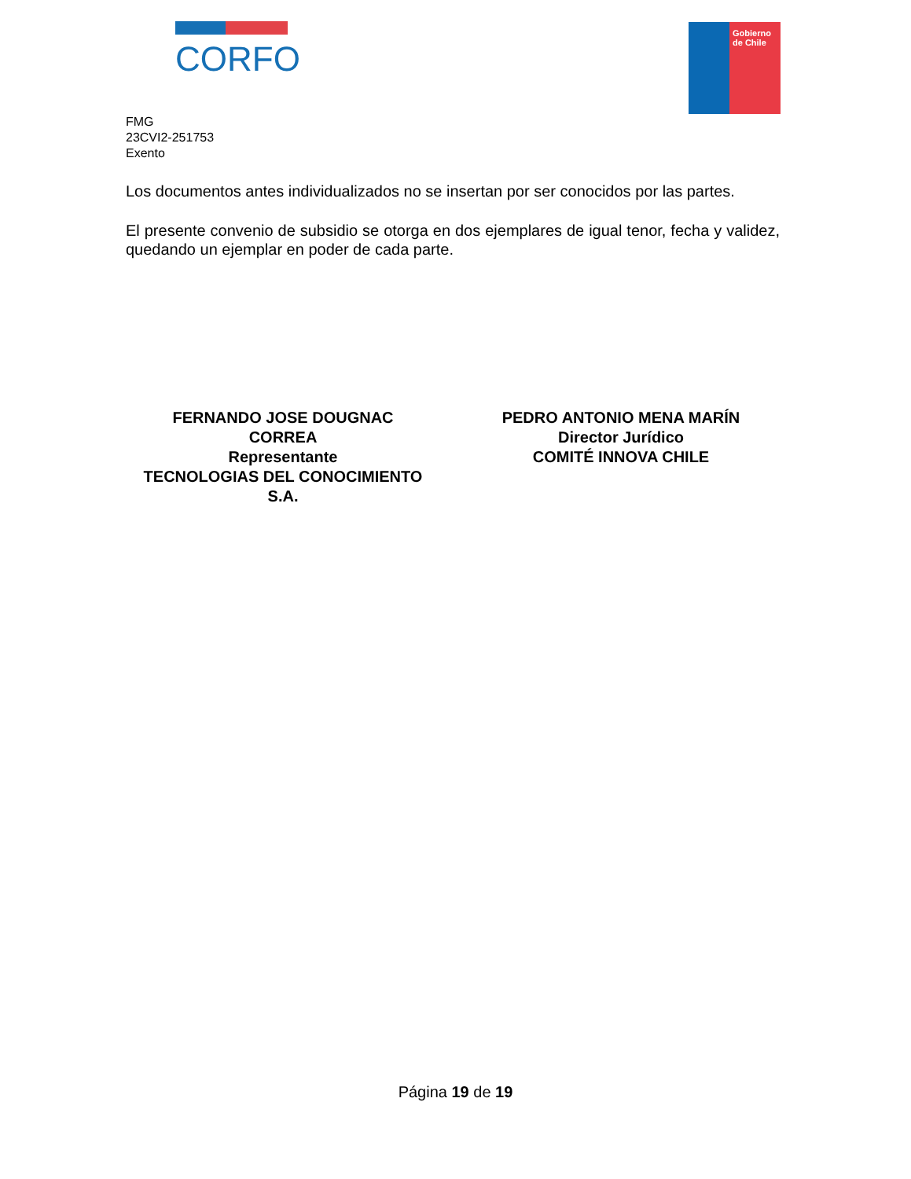CORFO
Gobierno de Chile
FMG
23CVI2-251753
Exento
Los documentos antes individualizados no se insertan por ser conocidos por las partes.
El presente convenio de subsidio se otorga en dos ejemplares de igual tenor, fecha y validez, quedando un ejemplar en poder de cada parte.
FERNANDO JOSE DOUGNAC
CORREA
Representante
TECNOLOGIAS DEL CONOCIMIENTO
S.A.
PEDRO ANTONIO MENA MARÍN
Director Jurídico
COMITÉ INNOVA CHILE
Página 19 de 19